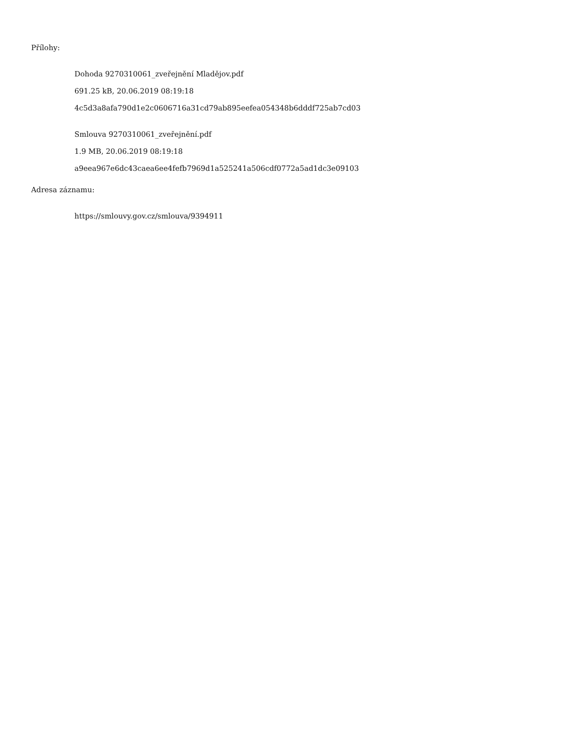Přílohy:
Dohoda 9270310061_zveřejnění Mladějov.pdf
691.25 kB, 20.06.2019 08:19:18
4c5d3a8afa790d1e2c0606716a31cd79ab895eefea054348b6dddf725ab7cd03
Smlouva 9270310061_zveřejnění.pdf
1.9 MB, 20.06.2019 08:19:18
a9eea967e6dc43caea6ee4fefb7969d1a525241a506cdf0772a5ad1dc3e09103
Adresa záznamu:
https://smlouvy.gov.cz/smlouva/9394911